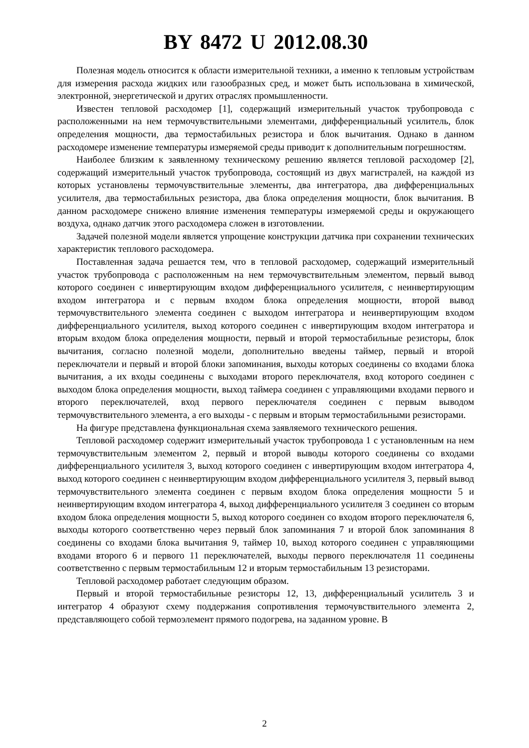BY 8472 U 2012.08.30
Полезная модель относится к области измерительной техники, а именно к тепловым устройствам для измерения расхода жидких или газообразных сред, и может быть использована в химической, электронной, энергетической и других отраслях промышленности.
Известен тепловой расходомер [1], содержащий измерительный участок трубопровода с расположенными на нем термочувствительными элементами, дифференциальный усилитель, блок определения мощности, два термостабильных резистора и блок вычитания. Однако в данном расходомере изменение температуры измеряемой среды приводит к дополнительным погрешностям.
Наиболее близким к заявленному техническому решению является тепловой расходомер [2], содержащий измерительный участок трубопровода, состоящий из двух магистралей, на каждой из которых установлены термочувствительные элементы, два интегратора, два дифференциальных усилителя, два термостабильных резистора, два блока определения мощности, блок вычитания. В данном расходомере снижено влияние изменения температуры измеряемой среды и окружающего воздуха, однако датчик этого расходомера сложен в изготовлении.
Задачей полезной модели является упрощение конструкции датчика при сохранении технических характеристик теплового расходомера.
Поставленная задача решается тем, что в тепловой расходомер, содержащий измерительный участок трубопровода с расположенным на нем термочувствительным элементом, первый вывод которого соединен с инвертирующим входом дифференциального усилителя, с неинвертирующим входом интегратора и с первым входом блока определения мощности, второй вывод термочувствительного элемента соединен с выходом интегратора и неинвертирующим входом дифференциального усилителя, выход которого соединен с инвертирующим входом интегратора и вторым входом блока определения мощности, первый и второй термостабильные резисторы, блок вычитания, согласно полезной модели, дополнительно введены таймер, первый и второй переключатели и первый и второй блоки запоминания, выходы которых соединены со входами блока вычитания, а их входы соединены с выходами второго переключателя, вход которого соединен с выходом блока определения мощности, выход таймера соединен с управляющими входами первого и второго переключателей, вход первого переключателя соединен с первым выводом термочувствительного элемента, а его выходы - с первым и вторым термостабильными резисторами.
На фигуре представлена функциональная схема заявляемого технического решения.
Тепловой расходомер содержит измерительный участок трубопровода 1 с установленным на нем термочувствительным элементом 2, первый и второй выводы которого соединены со входами дифференциального усилителя 3, выход которого соединен с инвертирующим входом интегратора 4, выход которого соединен с неинвертирующим входом дифференциального усилителя 3, первый вывод термочувствительного элемента соединен с первым входом блока определения мощности 5 и неинвертирующим входом интегратора 4, выход дифференциального усилителя 3 соединен со вторым входом блока определения мощности 5, выход которого соединен со входом второго переключателя 6, выходы которого соответственно через первый блок запоминания 7 и второй блок запоминания 8 соединены со входами блока вычитания 9, таймер 10, выход которого соединен с управляющими входами второго 6 и первого 11 переключателей, выходы первого переключателя 11 соединены соответственно с первым термостабильным 12 и вторым термостабильным 13 резисторами.
Тепловой расходомер работает следующим образом.
Первый и второй термостабильные резисторы 12, 13, дифференциальный усилитель 3 и интегратор 4 образуют схему поддержания сопротивления термочувствительного элемента 2, представляющего собой термоэлемент прямого подогрева, на заданном уровне. В
2